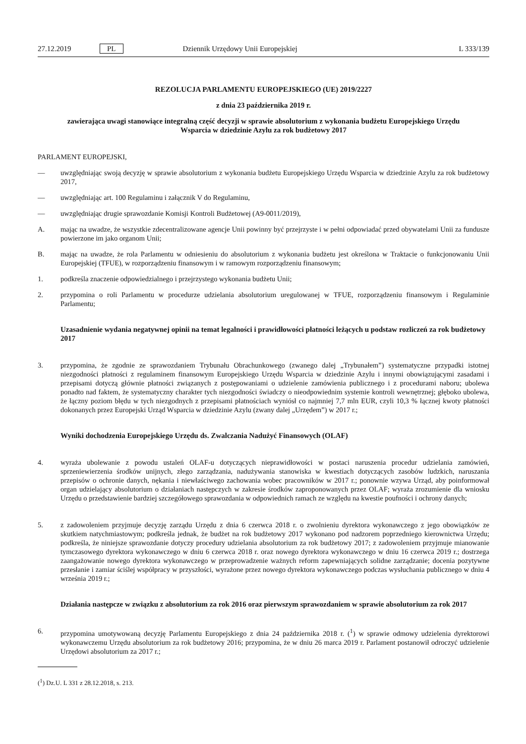27.12.2019 PL Dziennik Urzędowy Unii Europejskiej L 333/139
REZOLUCJA PARLAMENTU EUROPEJSKIEGO (UE) 2019/2227
z dnia 23 października 2019 r.
zawierająca uwagi stanowiące integralną część decyzji w sprawie absolutorium z wykonania budżetu Europejskiego Urzędu Wsparcia w dziedzinie Azylu za rok budżetowy 2017
PARLAMENT EUROPEJSKI,
— uwzględniając swoją decyzję w sprawie absolutorium z wykonania budżetu Europejskiego Urzędu Wsparcia w dziedzinie Azylu za rok budżetowy 2017,
— uwzględniając art. 100 Regulaminu i załącznik V do Regulaminu,
— uwzględniając drugie sprawozdanie Komisji Kontroli Budżetowej (A9-0011/2019),
A. mając na uwadze, że wszystkie zdecentralizowane agencje Unii powinny być przejrzyste i w pełni odpowiadać przed obywatelami Unii za fundusze powierzone im jako organom Unii;
B. mając na uwadze, że rola Parlamentu w odniesieniu do absolutorium z wykonania budżetu jest określona w Traktacie o funkcjonowaniu Unii Europejskiej (TFUE), w rozporządzeniu finansowym i w ramowym rozporządzeniu finansowym;
1. podkreśla znaczenie odpowiedzialnego i przejrzystego wykonania budżetu Unii;
2. przypomina o roli Parlamentu w procedurze udzielania absolutorium uregulowanej w TFUE, rozporządzeniu finansowym i Regulaminie Parlamentu;
Uzasadnienie wydania negatywnej opinii na temat legalności i prawidłowości płatności leżących u podstaw rozliczeń za rok budżetowy 2017
3. przypomina, że zgodnie ze sprawozdaniem Trybunału Obrachunkowego (zwanego dalej „Trybunałem”) systematyczne przypadki istotnej niezgodności płatności z regulaminem finansowym Europejskiego Urzędu Wsparcia w dziedzinie Azylu i innymi obowiązującymi zasadami i przepisami dotyczą głównie płatności związanych z postępowaniami o udzielenie zamówienia publicznego i z procedurami naboru; ubolewa ponadto nad faktem, że systematyczny charakter tych niezgodności świadczy o nieodpowiednim systemie kontroli wewnętrznej; głęboko ubolewa, że łączny poziom błędu w tych niezgodnych z przepisami płatnościach wyniósł co najmniej 7,7 mln EUR, czyli 10,3 % łącznej kwoty płatności dokonanych przez Europejski Urząd Wsparcia w dziedzinie Azylu (zwany dalej „Urzędem”) w 2017 r.;
Wyniki dochodzenia Europejskiego Urzędu ds. Zwalczania Nadużyć Finansowych (OLAF)
4. wyraża ubolewanie z powodu ustaleń OLAF-u dotyczących nieprawidłowości w postaci naruszenia procedur udzielania zamówień, sprzeniewierzenia środków unijnych, złego zarządzania, nadużywania stanowiska w kwestiach dotyczących zasobów ludzkich, naruszania przepisów o ochronie danych, nękania i niewłaściwego zachowania wobec pracowników w 2017 r.; ponownie wzywa Urząd, aby poinformował organ udzielający absolutorium o działaniach następczych w zakresie środków zaproponowanych przez OLAF; wyraża zrozumienie dla wniosku Urzędu o przedstawienie bardziej szczegółowego sprawozdania w odpowiednich ramach ze względu na kwestie poufności i ochrony danych;
5. z zadowoleniem przyjmuje decyzję zarządu Urzędu z dnia 6 czerwca 2018 r. o zwolnieniu dyrektora wykonawczego z jego obowiązków ze skutkiem natychmiastowym; podkreśla jednak, że budżet na rok budżetowy 2017 wykonano pod nadzorem poprzedniego kierownictwa Urzędu; podkreśla, że niniejsze sprawozdanie dotyczy procedury udzielania absolutorium za rok budżetowy 2017; z zadowoleniem przyjmuje mianowanie tymczasowego dyrektora wykonawczego w dniu 6 czerwca 2018 r. oraz nowego dyrektora wykonawczego w dniu 16 czerwca 2019 r.; dostrzega zaangażowanie nowego dyrektora wykonawczego w przeprowadzenie ważnych reform zapewniających solidne zarządzanie; docenia pozytywne przesłanie i zamiar ściślej współpracy w przyszłości, wyrażone przez nowego dyrektora wykonawczego podczas wysłuchania publicznego w dniu 4 września 2019 r.;
Działania następcze w związku z absolutorium za rok 2016 oraz pierwszym sprawozdaniem w sprawie absolutorium za rok 2017
6. przypomina umotywowaną decyzję Parlamentu Europejskiego z dnia 24 października 2018 r. (<sup>1</sup>) w sprawie odmowy udzielenia dyrektorowi wykonawczemu Urzędu absolutorium za rok budżetowy 2016; przypomina, że w dniu 26 marca 2019 r. Parlament postanowił odroczyć udzielenie Urzędowi absolutorium za 2017 r.;
(<sup>1</sup>) Dz.U. L 331 z 28.12.2018, s. 213.